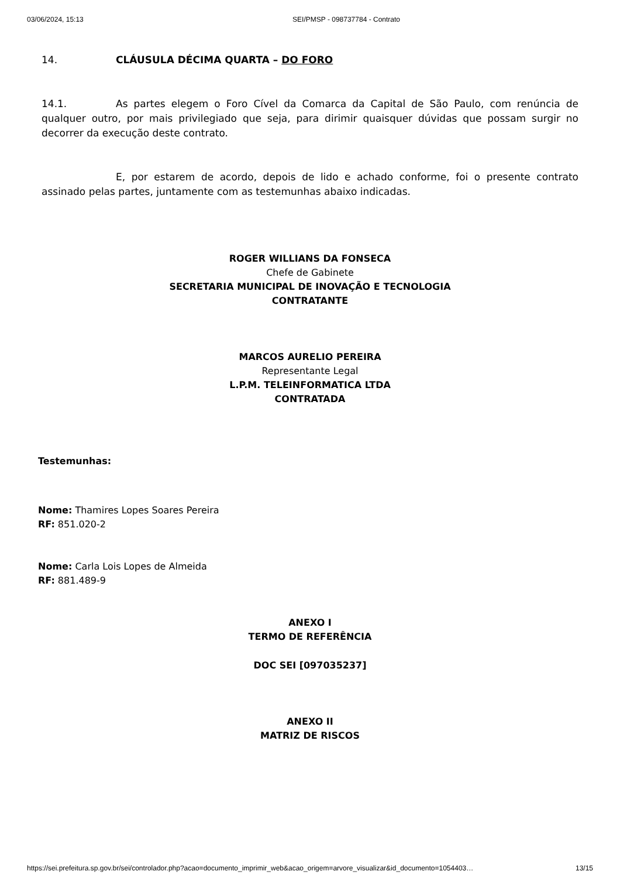03/06/2024, 15:13 SEI/PMSP - 098737784 - Contrato
14. CLÁUSULA DÉCIMA QUARTA – DO FORO
14.1. As partes elegem o Foro Cível da Comarca da Capital de São Paulo, com renúncia de qualquer outro, por mais privilegiado que seja, para dirimir quaisquer dúvidas que possam surgir no decorrer da execução deste contrato.
E, por estarem de acordo, depois de lido e achado conforme, foi o presente contrato assinado pelas partes, juntamente com as testemunhas abaixo indicadas.
ROGER WILLIANS DA FONSECA
Chefe de Gabinete
SECRETARIA MUNICIPAL DE INOVAÇÃO E TECNOLOGIA
CONTRATANTE
MARCOS AURELIO PEREIRA
Representante Legal
L.P.M. TELEINFORMATICA LTDA
CONTRATADA
Testemunhas:
Nome: Thamires Lopes Soares Pereira
RF: 851.020-2
Nome: Carla Lois Lopes de Almeida
RF: 881.489-9
ANEXO I
TERMO DE REFERÊNCIA
DOC SEI [097035237]
ANEXO II
MATRIZ DE RISCOS
https://sei.prefeitura.sp.gov.br/sei/controlador.php?acao=documento_imprimir_web&acao_origem=arvore_visualizar&id_documento=1054403… 13/15